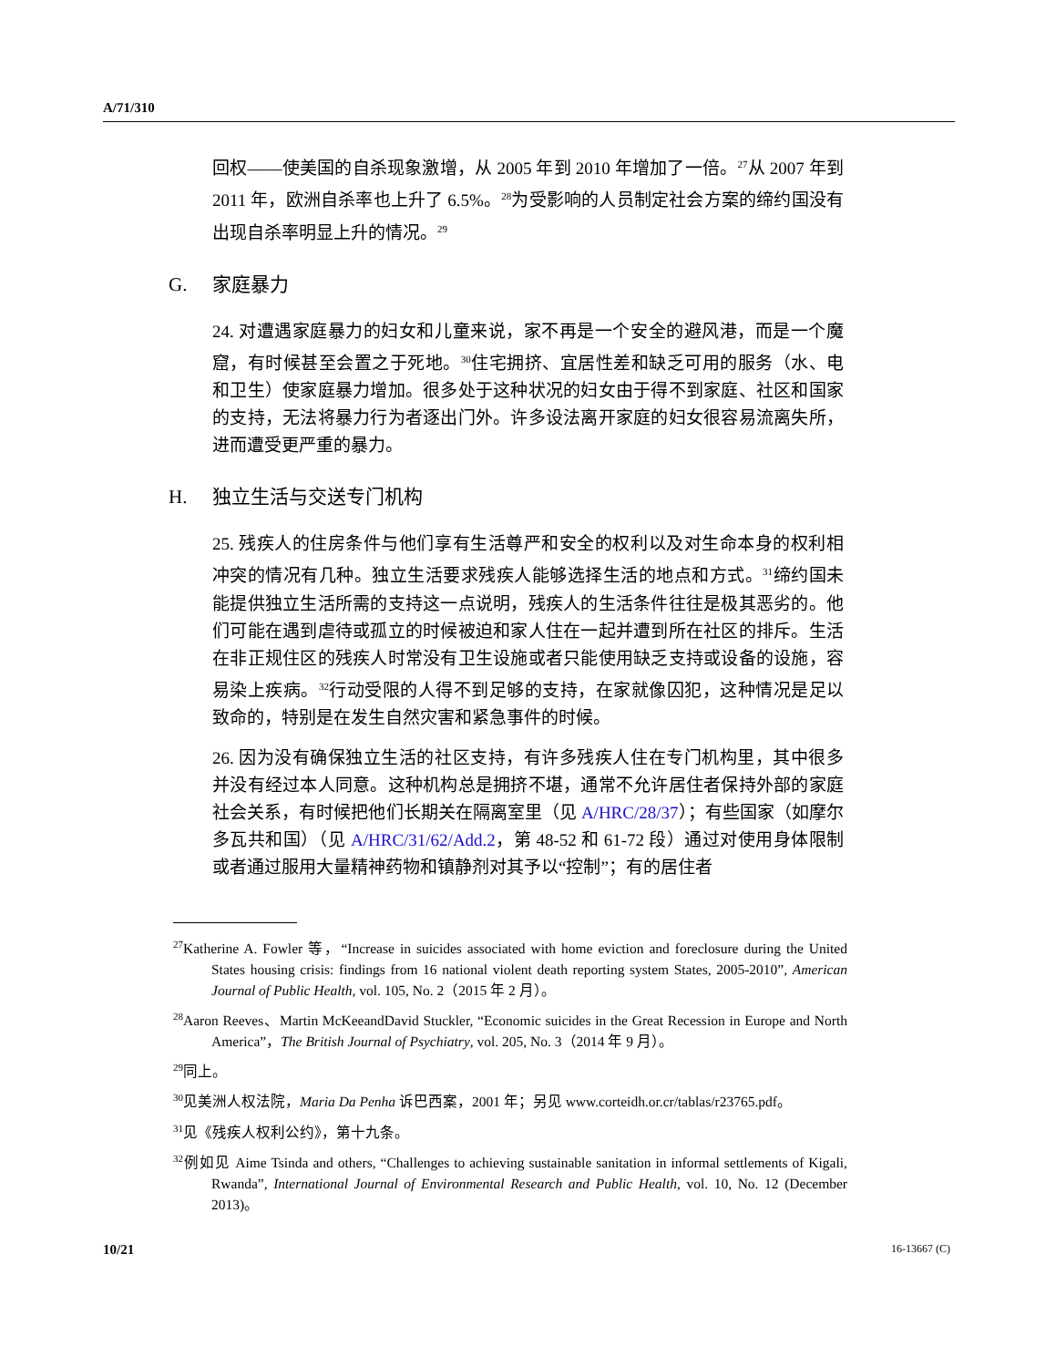A/71/310
回权——使美国的自杀现象激增，从 2005 年到 2010 年增加了一倍。<sup>27</sup>从 2007 年到 2011 年，欧洲自杀率也上升了 6.5%。<sup>28</sup>为受影响的人员制定社会方案的缔约国没有出现自杀率明显上升的情况。<sup>29</sup>
G. 家庭暴力
24. 对遭遇家庭暴力的妇女和儿童来说，家不再是一个安全的避风港，而是一个魔窟，有时候甚至会置之于死地。<sup>30</sup>住宅拥挤、宜居性差和缺乏可用的服务（水、电和卫生）使家庭暴力增加。很多处于这种状况的妇女由于得不到家庭、社区和国家的支持，无法将暴力行为者逐出门外。许多设法离开家庭的妇女很容易流离失所，进而遭受更严重的暴力。
H. 独立生活与交送专门机构
25. 残疾人的住房条件与他们享有生活尊严和安全的权利以及对生命本身的权利相冲突的情况有几种。独立生活要求残疾人能够选择生活的地点和方式。<sup>31</sup>缔约国未能提供独立生活所需的支持这一点说明，残疾人的生活条件往往是极其恶劣的。他们可能在遇到虐待或孤立的时候被迫和家人住在一起并遭到所在社区的排斥。生活在非正规住区的残疾人时常没有卫生设施或者只能使用缺乏支持或设备的设施，容易染上疾病。<sup>32</sup>行动受限的人得不到足够的支持，在家就像囚犯，这种情况是足以致命的，特别是在发生自然灾害和紧急事件的时候。
26. 因为没有确保独立生活的社区支持，有许多残疾人住在专门机构里，其中很多并没有经过本人同意。这种机构总是拥挤不堪，通常不允许居住者保持外部的家庭社会关系，有时候把他们长期关在隔离室里（见 A/HRC/28/37）；有些国家（如摩尔多瓦共和国）（见 A/HRC/31/62/Add.2，第 48-52 和 61-72 段）通过对使用身体限制或者通过服用大量精神药物和镇静剂对其予以“控制”；有的居住者
<sup>27</sup> Katherine A. Fowler 等，“Increase in suicides associated with home eviction and foreclosure during the United States housing crisis: findings from 16 national violent death reporting system States, 2005-2010”, American Journal of Public Health, vol. 105, No. 2（2015 年 2 月）。
<sup>28</sup> Aaron Reeves、Martin McKeeandDavid Stuckler, “Economic suicides in the Great Recession in Europe and North America”，The British Journal of Psychiatry, vol. 205, No. 3（2014 年 9 月）。
<sup>29</sup> 同上。
<sup>30</sup> 见美洲人权法院，Maria Da Penha 诉巴西案，2001 年；另见 www.corteidh.or.cr/tablas/r23765.pdf。
<sup>31</sup> 见《残疾人权利公约》，第十九条。
<sup>32</sup> 例如见 Aime Tsinda and others, “Challenges to achieving sustainable sanitation in informal settlements of Kigali, Rwanda”, International Journal of Environmental Research and Public Health, vol. 10, No. 12 (December 2013)。
10/21 16-13667 (C)